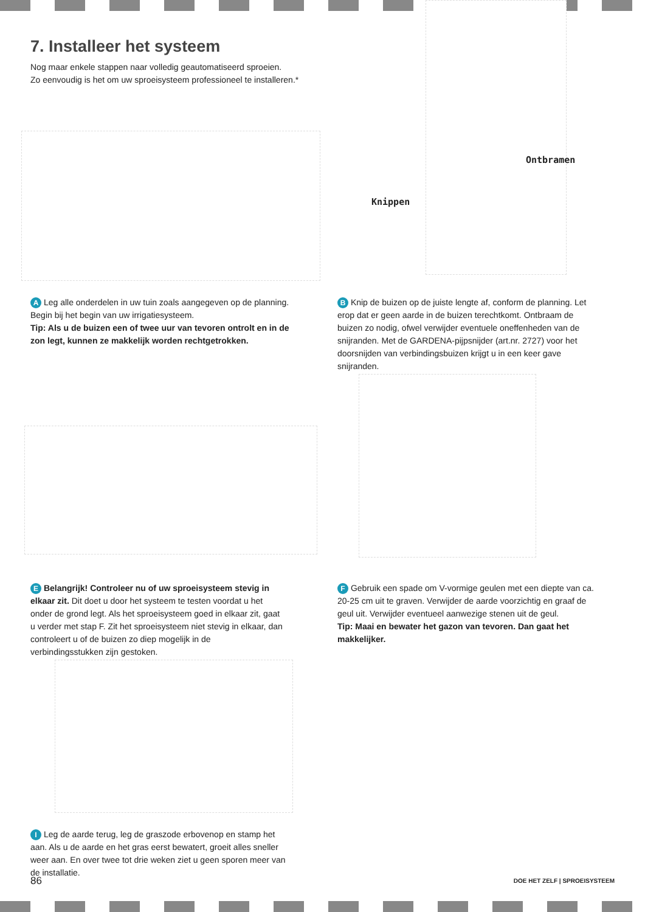7. Installeer het systeem
Nog maar enkele stappen naar volledig geautomatiseerd sproeien.
Zo eenvoudig is het om uw sproeisysteem professioneel te installeren.*
Ontbramen
Knippen
A Leg alle onderdelen in uw tuin zoals aangegeven op de planning. Begin bij het begin van uw irrigatiesysteem.
Tip: Als u de buizen een of twee uur van tevoren ontrolt en in de zon legt, kunnen ze makkelijk worden rechtgetrokken.
B Knip de buizen op de juiste lengte af, conform de planning. Let erop dat er geen aarde in de buizen terechtkomt. Ontbraam de buizen zo nodig, ofwel verwijder eventuele oneffenheden van de snijranden. Met de GARDENA-pijpsnijder (art.nr. 2727) voor het doorsnijden van verbindingsbuizen krijgt u in een keer gave snijranden.
E Belangrijk! Controleer nu of uw sproeisysteem stevig in elkaar zit. Dit doet u door het systeem te testen voordat u het onder de grond legt. Als het sproeisysteem goed in elkaar zit, gaat u verder met stap F. Zit het sproeisysteem niet stevig in elkaar, dan controleert u of de buizen zo diep mogelijk in de verbindingsstukken zijn gestoken.
F Gebruik een spade om V-vormige geulen met een diepte van ca. 20-25 cm uit te graven. Verwijder de aarde voorzichtig en graaf de geul uit. Verwijder eventueel aanwezige stenen uit de geul.
Tip: Maai en bewater het gazon van tevoren. Dan gaat het makkelijker.
I Leg de aarde terug, leg de graszode erbovenop en stamp het aan. Als u de aarde en het gras eerst bewatert, groeit alles sneller weer aan. En over twee tot drie weken ziet u geen sporen meer van de installatie.
86 DOE HET ZELF | SPROEISYSTEEM